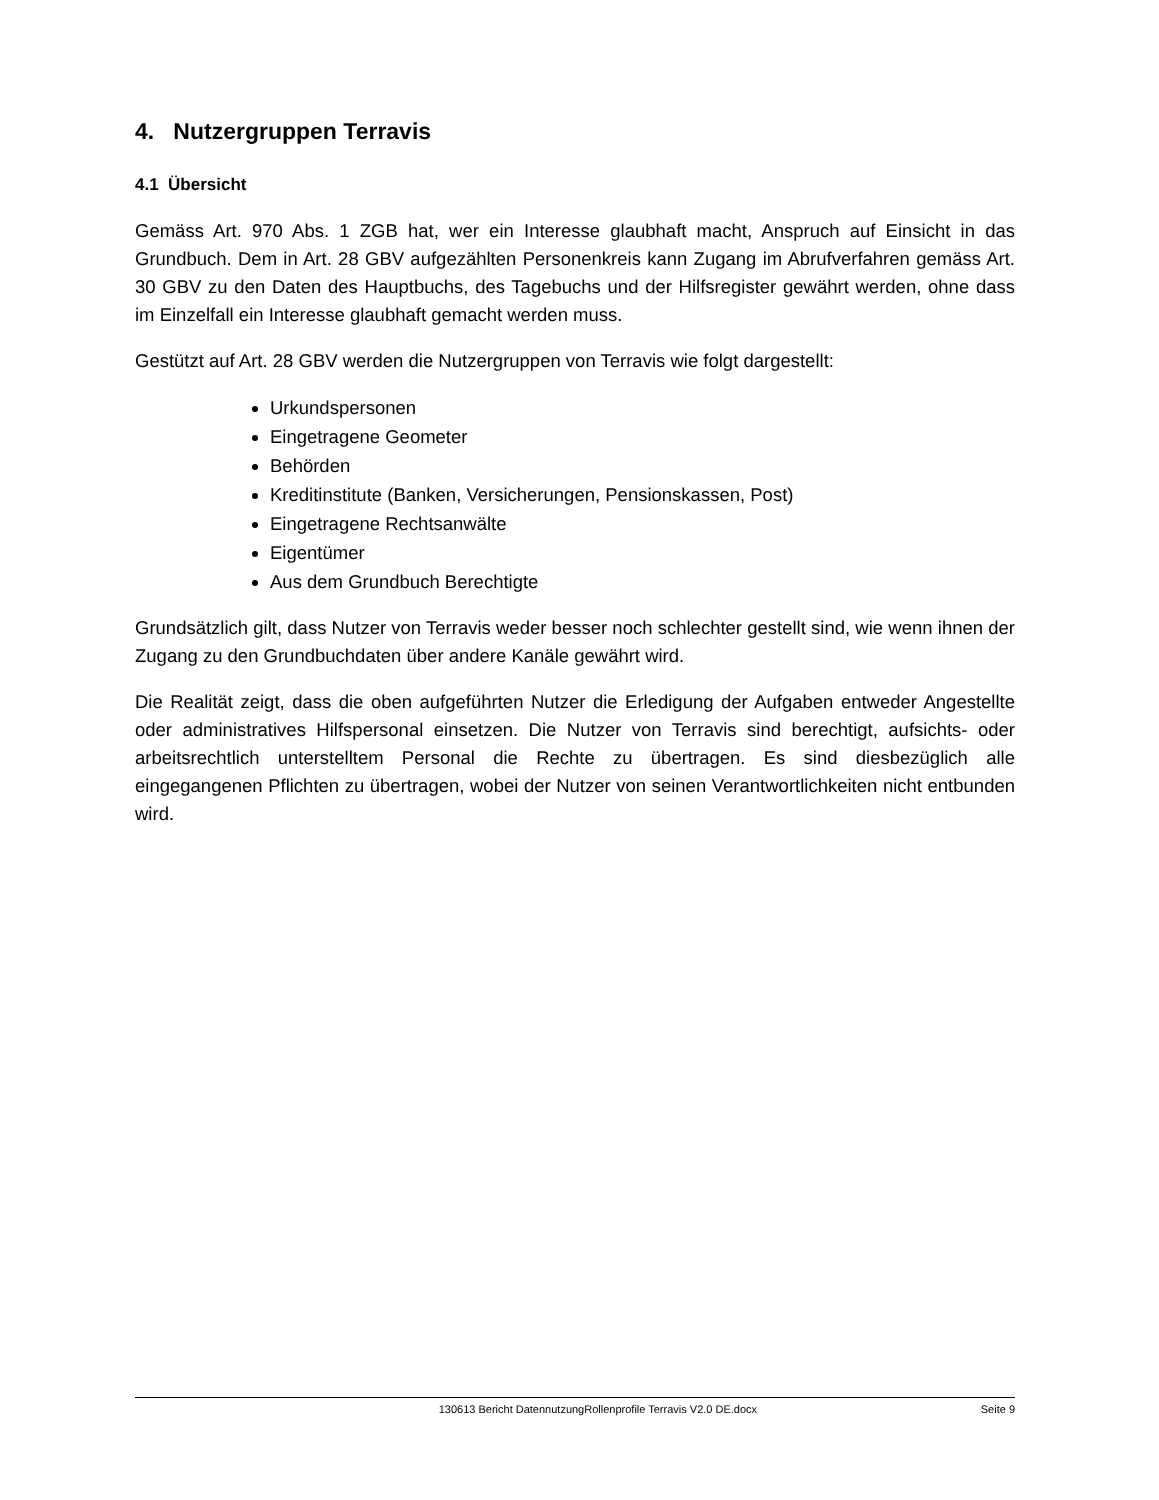4. Nutzergruppen Terravis
4.1 Übersicht
Gemäss Art. 970 Abs. 1 ZGB hat, wer ein Interesse glaubhaft macht, Anspruch auf Einsicht in das Grundbuch. Dem in Art. 28 GBV aufgezählten Personenkreis kann Zugang im Abrufverfahren gemäss Art. 30 GBV zu den Daten des Hauptbuchs, des Tagebuchs und der Hilfsregister gewährt werden, ohne dass im Einzelfall ein Interesse glaubhaft gemacht werden muss.
Gestützt auf Art. 28 GBV werden die Nutzergruppen von Terravis wie folgt dargestellt:
Urkundspersonen
Eingetragene Geometer
Behörden
Kreditinstitute (Banken, Versicherungen, Pensionskassen, Post)
Eingetragene Rechtsanwälte
Eigentümer
Aus dem Grundbuch Berechtigte
Grundsätzlich gilt, dass Nutzer von Terravis weder besser noch schlechter gestellt sind, wie wenn ihnen der Zugang zu den Grundbuchdaten über andere Kanäle gewährt wird.
Die Realität zeigt, dass die oben aufgeführten Nutzer die Erledigung der Aufgaben entweder Angestellte oder administratives Hilfspersonal einsetzen. Die Nutzer von Terravis sind berechtigt, aufsichts- oder arbeitsrechtlich unterstelltem Personal die Rechte zu übertragen. Es sind diesbezüglich alle eingegangenen Pflichten zu übertragen, wobei der Nutzer von seinen Verantwortlichkeiten nicht entbunden wird.
130613 Bericht DatennutzungRollenprofile Terravis V2.0 DE.docx Seite 9